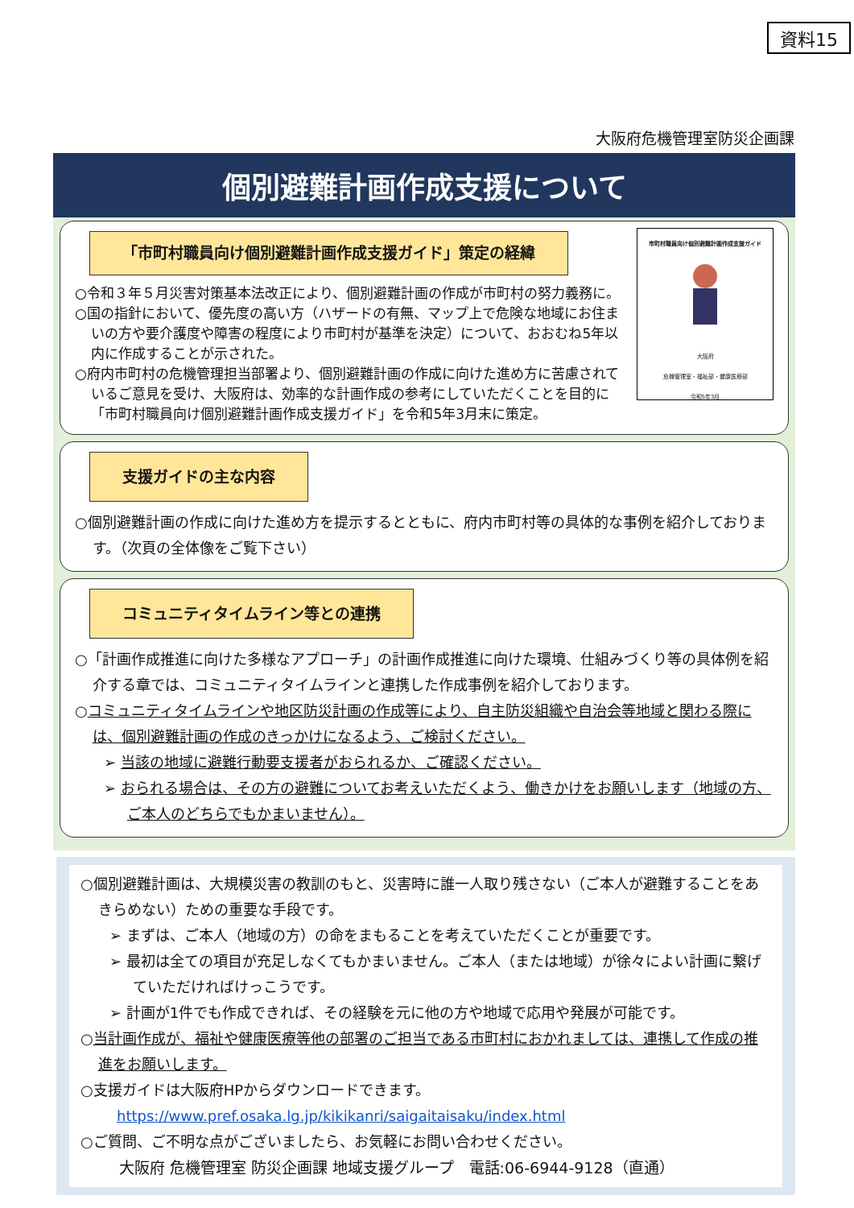資料15
大阪府危機管理室防災企画課
個別避難計画作成支援について
「市町村職員向け個別避難計画作成支援ガイド」策定の経緯
市町村職員向け個別避難計画作成支援ガイド
大阪府
危機管理室・福祉部・健康医療部
令和5年3月
○令和３年５月災害対策基本法改正により、個別避難計画の作成が市町村の努力義務に。
○国の指針において、優先度の高い方（ハザードの有無、マップ上で危険な地域にお住まいの方や要介護度や障害の程度により市町村が基準を決定）について、おおむね5年以内に作成することが示された。
○府内市町村の危機管理担当部署より、個別避難計画の作成に向けた進め方に苦慮されているご意見を受け、大阪府は、効率的な計画作成の参考にしていただくことを目的に「市町村職員向け個別避難計画作成支援ガイド」を令和5年3月末に策定。
支援ガイドの主な内容
○個別避難計画の作成に向けた進め方を提示するとともに、府内市町村等の具体的な事例を紹介しております。（次頁の全体像をご覧下さい）
コミュニティタイムライン等との連携
○「計画作成推進に向けた多様なアプローチ」の計画作成推進に向けた環境、仕組みづくり等の具体例を紹介する章では、コミュニティタイムラインと連携した作成事例を紹介しております。
○コミュニティタイムラインや地区防災計画の作成等により、自主防災組織や自治会等地域と関わる際には、個別避難計画の作成のきっかけになるよう、ご検討ください。
➢ 当該の地域に避難行動要支援者がおられるか、ご確認ください。
➢ おられる場合は、その方の避難についてお考えいただくよう、働きかけをお願いします（地域の方、ご本人のどちらでもかまいません）。
○個別避難計画は、大規模災害の教訓のもと、災害時に誰一人取り残さない（ご本人が避難することをあきらめない）ための重要な手段です。
➢ まずは、ご本人（地域の方）の命をまもることを考えていただくことが重要です。
➢ 最初は全ての項目が充足しなくてもかまいません。ご本人（または地域）が徐々によい計画に繋げていただければけっこうです。
➢ 計画が1件でも作成できれば、その経験を元に他の方や地域で応用や発展が可能です。
○当計画作成が、福祉や健康医療等他の部署のご担当である市町村におかれましては、連携して作成の推進をお願いします。
○支援ガイドは大阪府HPからダウンロードできます。
https://www.pref.osaka.lg.jp/kikikanri/saigaitaisaku/index.html
○ご質問、ご不明な点がございましたら、お気軽にお問い合わせください。
大阪府 危機管理室 防災企画課 地域支援グループ　電話:06-6944-9128（直通）